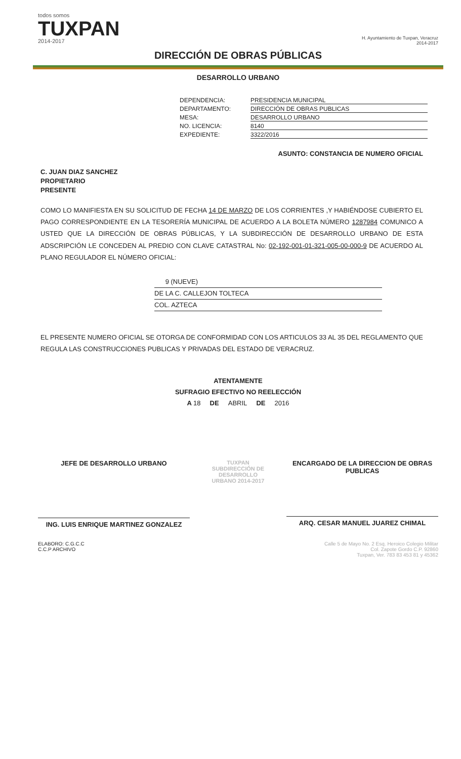todos somos
TUXPAN
2014-2017
H. Ayuntamiento de Tuxpan, Veracruz
2014-2017
DIRECCIÓN DE OBRAS PÚBLICAS
DESARROLLO URBANO
DEPENDENCIA: PRESIDENCIA MUNICIPAL DEPARTAMENTO: DIRECCIÓN DE OBRAS PUBLICAS MESA: DESARROLLO URBANO NO. LICENCIA: 8140 EXPEDIENTE: 3322/2016
ASUNTO: CONSTANCIA DE NUMERO OFICIAL
C. JUAN DIAZ SANCHEZ
PROPIETARIO
PRESENTE
COMO LO MANIFIESTA EN SU SOLICITUD DE FECHA 14 DE MARZO DE LOS CORRIENTES ,Y HABIÉNDOSE CUBIERTO EL PAGO CORRESPONDIENTE EN LA TESORERÍA MUNICIPAL DE ACUERDO A LA BOLETA NÚMERO 1287984 COMUNICO A USTED QUE LA DIRECCIÓN DE OBRAS PÚBLICAS, Y LA SUBDIRECCIÓN DE DESARROLLO URBANO DE ESTA ADSCRIPCIÓN LE CONCEDEN AL PREDIO CON CLAVE CATASTRAL No: 02-192-001-01-321-005-00-000-9 DE ACUERDO AL PLANO REGULADOR EL NÚMERO OFICIAL:
9 (NUEVE)
DE LA C. CALLEJON TOLTECA
COL. AZTECA
EL PRESENTE NUMERO OFICIAL SE OTORGA DE CONFORMIDAD CON LOS ARTICULOS 33 AL 35 DEL REGLAMENTO QUE REGULA LAS CONSTRUCCIONES PUBLICAS Y PRIVADAS DEL ESTADO DE VERACRUZ.
ATENTAMENTE
SUFRAGIO EFECTIVO NO REELECCIÓN
A 18 DE ABRIL DE 2016
JEFE DE DESARROLLO URBANO
ING. LUIS ENRIQUE MARTINEZ GONZALEZ
TUXPAN SUBDIRECCIÓN DE DESARROLLO URBANO 2014-2017
ENCARGADO DE LA DIRECCION DE OBRAS PUBLICAS
ARQ. CESAR MANUEL JUAREZ CHIMAL
ELABORO: C.G.C.C
C.C.P ARCHIVO
Calle 5 de Mayo No. 2 Esq. Heroico Colegio Militar
Col. Zapote Gordo C.P. 92860
Tuxpan, Ver. 783 83 453 81 y 45362